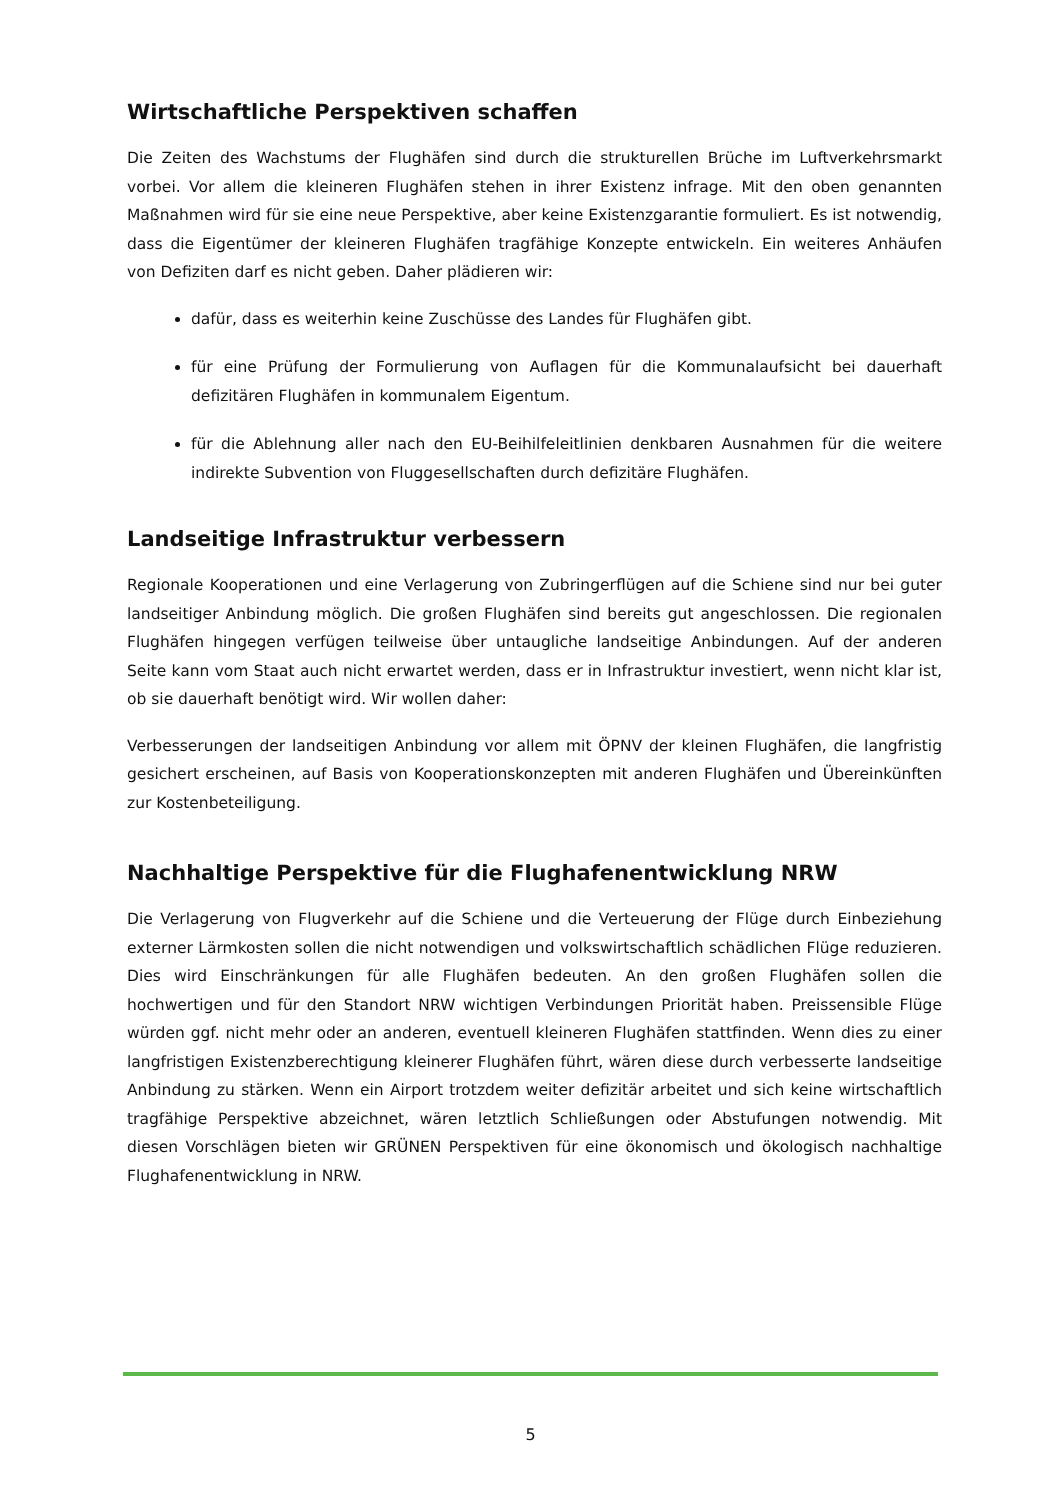Wirtschaftliche Perspektiven schaffen
Die Zeiten des Wachstums der Flughäfen sind durch die strukturellen Brüche im Luftverkehrsmarkt vorbei. Vor allem die kleineren Flughäfen stehen in ihrer Existenz infrage. Mit den oben genannten Maßnahmen wird für sie eine neue Perspektive, aber keine Existenzgarantie formuliert. Es ist notwendig, dass die Eigentümer der kleineren Flughäfen tragfähige Konzepte entwickeln. Ein weiteres Anhäufen von Defiziten darf es nicht geben. Daher plädieren wir:
dafür, dass es weiterhin keine Zuschüsse des Landes für Flughäfen gibt.
für eine Prüfung der Formulierung von Auflagen für die Kommunalaufsicht bei dauerhaft defizitären Flughäfen in kommunalem Eigentum.
für die Ablehnung aller nach den EU-Beihilfeleitlinien denkbaren Ausnahmen für die weitere indirekte Subvention von Fluggesellschaften durch defizitäre Flughäfen.
Landseitige Infrastruktur verbessern
Regionale Kooperationen und eine Verlagerung von Zubringerflügen auf die Schiene sind nur bei guter landseitiger Anbindung möglich. Die großen Flughäfen sind bereits gut angeschlossen. Die regionalen Flughäfen hingegen verfügen teilweise über untaugliche landseitige Anbindungen. Auf der anderen Seite kann vom Staat auch nicht erwartet werden, dass er in Infrastruktur investiert, wenn nicht klar ist, ob sie dauerhaft benötigt wird. Wir wollen daher:
Verbesserungen der landseitigen Anbindung vor allem mit ÖPNV der kleinen Flughäfen, die langfristig gesichert erscheinen, auf Basis von Kooperationskonzepten mit anderen Flughäfen und Übereinkünften zur Kostenbeteiligung.
Nachhaltige Perspektive für die Flughafenentwicklung NRW
Die Verlagerung von Flugverkehr auf die Schiene und die Verteuerung der Flüge durch Einbeziehung externer Lärmkosten sollen die nicht notwendigen und volkswirtschaftlich schädlichen Flüge reduzieren. Dies wird Einschränkungen für alle Flughäfen bedeuten. An den großen Flughäfen sollen die hochwertigen und für den Standort NRW wichtigen Verbindungen Priorität haben. Preissensible Flüge würden ggf. nicht mehr oder an anderen, eventuell kleineren Flughäfen stattfinden. Wenn dies zu einer langfristigen Existenzberechtigung kleinerer Flughäfen führt, wären diese durch verbesserte landseitige Anbindung zu stärken. Wenn ein Airport trotzdem weiter defizitär arbeitet und sich keine wirtschaftlich tragfähige Perspektive abzeichnet, wären letztlich Schließungen oder Abstufungen notwendig. Mit diesen Vorschlägen bieten wir GRÜNEN Perspektiven für eine ökonomisch und ökologisch nachhaltige Flughafenentwicklung in NRW.
5